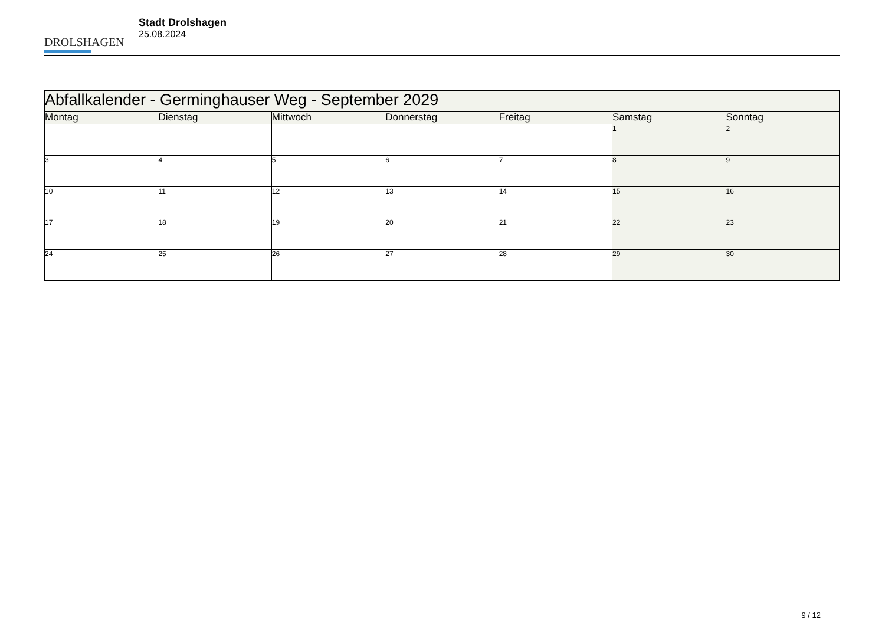DROLSHAGEN
Stadt Drolshagen
25.08.2024
| Abfallkalender - Germinghauser Weg - September 2029 | | | | | | |
| --- | --- | --- | --- | --- | --- | --- |
| Montag | Dienstag | Mittwoch | Donnerstag | Freitag | Samstag | Sonntag |
| | | | | | 1 | 2 |
| 3 | 4 | 5 | 6 | 7 | 8 | 9 |
| 10 | 11 | 12 | 13 | 14 | 15 | 16 |
| 17 | 18 | 19 | 20 | 21 | 22 | 23 |
| 24 | 25 | 26 | 27 | 28 | 29 | 30 |
9 / 12